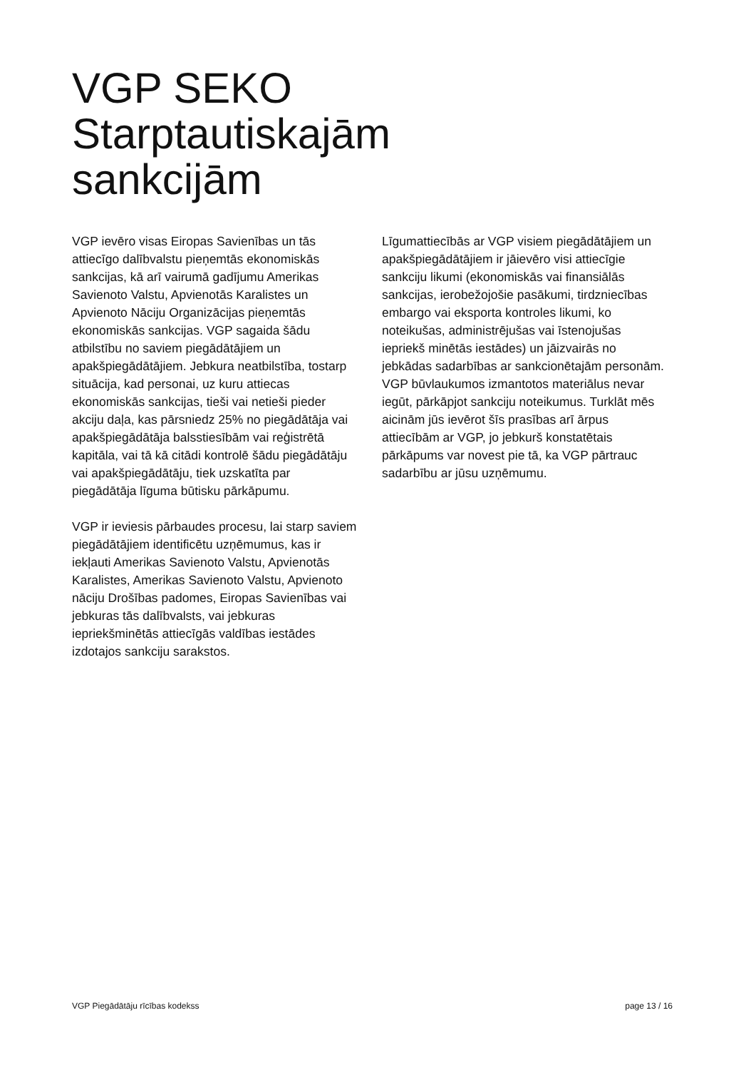VGP SEKO
Starptautiskajām
sankcijām
VGP ievēro visas Eiropas Savienības un tās attiecīgo dalībvalstu pieņemtās ekonomiskās sankcijas, kā arī vairumā gadījumu Amerikas Savienoto Valstu, Apvienotās Karalistes un Apvienoto Nāciju Organizācijas pieņemtās ekonomiskās sankcijas. VGP sagaida šādu atbilstību no saviem piegādātājiem un apakšpiegādātājiem. Jebkura neatbilstība, tostarp situācija, kad personai, uz kuru attiecas ekonomiskās sankcijas, tieši vai netieši pieder akciju daļa, kas pārsniedz 25% no piegādātāja vai apakšpiegādātāja balsstiesībām vai reģistrētā kapitāla, vai tā kā citādi kontrolē šādu piegādātāju vai apakšpiegādātāju, tiek uzskatīta par piegādātāja līguma būtisku pārkāpumu.
VGP ir ieviesis pārbaudes procesu, lai starp saviem piegādātājiem identificētu uzņēmumus, kas ir iekļauti Amerikas Savienoto Valstu, Apvienotās Karalistes, Amerikas Savienoto Valstu, Apvienoto nāciju Drošības padomes, Eiropas Savienības vai jebkuras tās dalībvalsts, vai jebkuras iepriekšminētās attiecīgās valdības iestādes izdotajos sankciju sarakstos.
Līgumattiecībās ar VGP visiem piegādātājiem un apakšpiegādātājiem ir jāievēro visi attiecīgie sankciju likumi (ekonomiskās vai finansiālās sankcijas, ierobežojošie pasākumi, tirdzniecības embargo vai eksporta kontroles likumi, ko noteikušas, administrējušas vai īstenojušas iepriekš minētās iestādes) un jāizvairās no jebkādas sadarbības ar sankcionētajām personām. VGP būvlaukumos izmantotos materiālus nevar iegūt, pārkāpjot sankciju noteikumus. Turklāt mēs aicinām jūs ievērot šīs prasības arī ārpus attiecībām ar VGP, jo jebkurš konstatētais pārkāpums var novest pie tā, ka VGP pārtrauc sadarbību ar jūsu uzņēmumu.
VGP Piegādātāju rīcības kodekss page 13 / 16